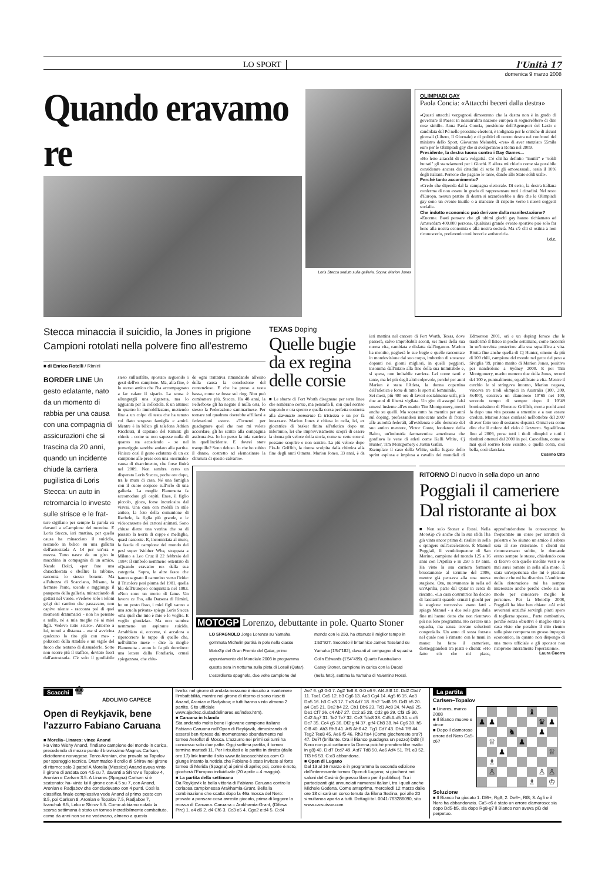LO SPORT l'Unità 17
domenica 9 marzo 2008
Quando eravamo re
Loris Stecca seduto sulla galleria. Sopra: Marion Jones
OLIMPIADI GAY
Paola Concia: «Attacchi beceri dalla destra»
«Questi attacchi vergognosi dimostrano che la destra non è in grado di governare il Paese: in nessun'altra nazione europea si sognerebbero di dire cose simili». Anna Paola Concia, presidente dell'Agensport del Lazio e candidata del Pd nelle prossime elezioni, è indignata per le critiche di alcuni giornali (Libero, Il Giornale) e di politici di centro destra nei confronti del ministro dello Sport, Giovanna Melandri, «rea» di aver stanziato 55mila euro per le Olimpiadi gay che si svolgeranno a Roma nel 2009.
Presidente, la destra tuona contro i Gay Games...
«Ho letto attacchi di rara volgarità. C'è chi ha definito "inutili" e "soldi buttati" gli stanziamenti per i Giochi. E allora mi chiedo come sia possibile considerare ancora dei cittadini di serie B gli omosessuali, ossia il 10% degli italiani. Persone che pagano le tasse, dando allo Stato soldi utili».
Perché tanto accanimento?
«Credo che dipenda dal la campagna elettorale. Di certo, la destra italiana conferma di non essere in grado di rappresentare tutti i cittadini. Nel resto d'Europa, nessun partito di destra si azzarderebbe a dire che le Olimpiadi gay sono un evento inutile o a mancare di rispetto verso i nuovi soggetti sociali».
Che indotto economico può derivare dalla manifestazione?
«Enorme. Basti pensare che gli ultimi giochi gay hanno richiamato ad Amsterdam 400.000 persone. Qualsiasi grande evento sportivo può solo far bene alla nostra economia e alla nostra società. Ma c'è chi si ostina a non riconoscerlo, preferendo toni beceri e antistorici».
l.d.c.
Stecca minaccia il suicidio, la Jones in prigione
Campioni rotolati nella polvere fino all'estremo
■ di Enrico Rotelli / Rimini
BORDER LINE Un gesto eclatante, nato da un momento di rabbia per una causa con una compagnia di assicurazioni che si trascina da 20 anni, quando un incidente chiude la carriera pugilistica di Loris Stecca: un auto in retromarcia lo investe sulle strisce e le frat-
ture sigillano per sempre la parola ex davanti a «Campione del mondo». E Loris Stecca, ieri mattina, per quella causa ha minacciato il suicidio, restando in bilico su una galleria dell'autostrada A 14 per un'ora e mezza. Tutto nasce da un giro in macchina in compagnia di un amico, Nando Dolci, «per fare una chiacchierata e sbollire la rabbia», racconta lo stesso boxeur. Ma all'altezza di Scacciano, Misano, fa fermare l'auto, scende e raggiunge il parapetto della galleria, minacciando di gettasi nel vuoto. «Vedevo solo i teloni grigi dei camion che passavano, non capivo niente - racconta poi di quei momenti drammatici - non ho pensato a nulla, né a mia moglie né ai miei figli. Vedevo tutto scuro». Attorno a lui, tenuti a distanza - «se si avvicina qualcuno lo tiro giù con me» - poliziotti della stradale e un vigile del fuoco che tentano di dissuaderlo. Sotto non scorre più il traffico, deviato fuori dall'autostrada. C'è solo il gonfiabile steso sull'asfalto, spostato seguendo i gesti dell'ex campione. Ma, alla fine, è lo stesso amico che l'ha accompagnato a far calare il sipario. La scusa è allungargli una sigaretta, ma lo agguanta per la collottola. È un attimo: in quattro lo immobilizzano, mettendo fine a un colpo di testa che ha tenuto col fiato sospeso famiglia e amici. Mentre è in bilico gli telefona Adrien Ricchiuti, il capitano del Rimini: gli chiede - come se non sapesse nulla di quanto sta accadendo - se nel pomeriggio sarebbe andato alla partita. Finisce così il gesto eclatante di un ex campione alle prese con una «normale» causa di risarcimento, che forse finirà nel 2009. Non sembra certo un disperato Loris Stecca, poche ore dopo, tra le mura di casa. Né una famiglia con il cuore sospeso sull'orlo di una galleria. La moglie Fiammetta fa accomodare gli ospiti. Enea, il figlio piccolo, gioca, forse incuriosito dal viavai. Una casa con mobili in stile antico, la foto della comunione di Rachele, la figlia più grande, e le videocassette dei cartoni animati. Sono chiuse dietro una vetrina che sa di passato la teoria di coppe e medaglie, quasi nascoste. E, incorniciata al muro, la fascia di campione del mondo dei pesi super Welther Wba, strappata a Milano a Leo Cruz il 22 febbraio del 1984: il simbolo nemmeno ostentato di «Quando eravamo re» della sua categoria. Sopra, le altre fasce che hanno segnato il cammino verso l'iride: il Tricolore pesi piuma del 1981, quella blu dell'Europeo conquistata nel 1983. «Non sono un morto di fame. Un lavoro ce l'ho, alla Darsena di Rimini, ho un posto fisso, i miei figli vanno a una scuola privata» spiega Loris Stecca «ma quel che mio è mio e lo voglio. E voglio giustizia». Ma non sembra nemmeno un aspirante suicida. Arrabbiato sì, eccome, si accalora a ripercorrere le tappe di quello che, nell'ultimo mese - dice la moglie Fiammetta - «non lo fa più dormire»: una lettera della Fondiaria, ormai spiegazzata, che chiu-
de ogni trattativa rimandando all'esito della causa la conclusione del contenzioso. E che ha preso a testa bassa, come se fosse sul ring. Non può combattere più, Stecca. Ha 48 anni, la Federboxe gli ha negato il nulla osta, lo stesso la Federazione sammarinese. Per tornare sul quadrato dovrebbe affiliarsi a federazioni estere. «Tornerei per guadagnare quel che non mi volete accordare, gli ho scritto alla compagnia assicurativa. Io ho perso la mia carriera in quell'incidente. E dovrei stare tranquillo? Sono deluso. Io che ho subito il danno, costretto ad elemosinare la chiusura di questo calvario».
TEXAS Doping
Quelle bugie da ex regina delle corsie
■ Le sbarre di Fort Worth disegnano per terra linee che sembrano corsie, ma pensarla lì, con quel sorriso stupendo e ora spento e quella corsa perfetta costretta alla damnatio memoriae fa tristezza e un po' fa incazzare. Marion Jones è chiusa in cella, lei, ex giocatrice di basket finita all'atletica dopo un infortunio, lei che improvvisamente scoprì di essere la donna più veloce della storia, come se certe cose si possano scoprire e non sentire. La più veloce dopo Flo-Jo Griffith, la donna scolpita dalla chimica alla fine degli anni Ottanta. Marion Jones, 33 anni, è da ieri mattina nel carcere di Fort Worth, Texas, dove passerà, salvo improbabili sconti, sei mesi della sua nuova vita, cambiata e disfatta dall'inganno. Marion ha mentito, pagherà le sue bugie e quelle raccontate in mondovisione dal suo corpo, imbottito di sostanze dopanti nei giorni migliori, in quelli peggiori, insomma dall'inizio alla fine della sua inimitabile e, si spera, non imitabile carriera. Lei come tanti e tante, ma lei più degli altri colpevole, perché per anni Marion è stata l'Atleta, la donna copertina dell'atletica e forse di tutto lo sport al femminile.
Sei mesi, più 400 ore di lavori socialmente utili, più due anni di libertà vigilata. Un giro di assegni falsi emessi insieme all'ex marito Tim Montgomery, menti anche su quelli. Ma soprattutto ha mentito per anni sul doping, professandosi innocente anche di fronte alle autorità federali, all'evidenza e alle denunce del suo antico mentore, Victor Conte, fondatore della Balco, un'industria farmaceutica americana che gonfiava le vene di atleti come Kelli White, Cj Hunter, Tim Montgomery e Justin Gatlin.
Esemplare il caso della White, stella fugace dello sprint esplosa e implosa a cavallo dei mondiali di Edmonton 2001, ori e un doping feroce che le trasformò il fisico in poche settimane, come raccontò in un'intervista posteriore alla sua squalifica a vita. Brutta fine anche quella di Cj Hunter, omone da più di 100 chili, campione del mondo nel getto del peso a Siviglia '99, primo marito di Marion Jones, positivo per nandrolone a Sydney 2000. E poi Tim Montgomery, marito numero due della Jones, record dei 100 e, puntualmente, squalificato a vita. Mentre il cerchio le si stringeva intorno, Marion negava, vinceva tre titoli olimpici in Australia (100, 200, 4x400), centrava un clamoroso 10"65 nei 100, secondo tempo di sempre dopo il 10"49 bombatissimo di Florence Griffith, morta pochi anni fa dopo una vita passata a smentire e a non essere creduta. Marion Jones confessò nell'ottobre del 2007 di aver fatto uso di sostanze dopanti. Ormai era come dire che il colore del cielo è l'azzurro. Squalificata fino al 2009, perse tutti i titoli olimpici e tutti i risultati ottenuti dal 2000 in poi. Cancellata, come se mai quel sorriso fosse esistito, e quella corsa, così bella, così sfacciata.
Cosimo Cito
MOTOGP Lorenzo, debuttante in pole. Quarto Stoner
LO SPAGNOLO Jorge Lorenzo su Yamaha gommata Michelin partirà in pole nella classe MotoGp del Gran Premio del Qatar, primo appuntamento del Mondiale 2008 in programma questa sera in notturna sulla pista di Losail (Qatar). L'esordiente spagnolo, due volte campione del mondo con le 250, ha ottenuto il miglior tempo in 1'53"927. Secondo il britannico James Toseland su Yamaha (1'54"182), davanti al compagno di squadra Colin Edwards (1'54"499). Quarto l'australiano Casey Stoner, campione in carica con la Ducati (nella foto), settima la Yamaha di Valentino Rossi.
RITORNO Di nuovo in sella dopo un anno
Poggiali il cameriere Dal ristorante ai box
■ Non solo Stoner e Rossi. Nella MotoGp c'è anche chi la sua sfida l'ha già vinta ancor prima di risalire in sella e spingere sull'acceleratore. È Manuel Poggiali, il venticinquenne di San Marino, campione del mondo 125 a 16 anni con l'Aprilia e in 250 a 19 anni. Ha visto la sua carriera fermarsi bruscamente al termine del 2006, mentre già pensava alla una nuova stagione. Ora, nuovamente in sella ad un'Aprilia, parte dal Qatar in cerca di riscatto. «La casa costruttrice ha deciso di lasciarmi quando ormai i giochi per la stagione successiva erano fatti - spiega Manuel - a due sole gare dalla fine mi hanno detto che non rientravo più nei loro programmi. Ho cercato una squadra, ma senza trovare soluzioni congeniali». Un anno di sosta forzata nel quale non è rimasto con le mani in mano: ha fatto il cameriere, destreggiandosi tra piatti e clienti: «Ho fatto ciò che mi piace, approfondendone la conoscenza: ho frequentato un corso per istruttori di palestra e ho aiutato un amico il sabato sera al suo ristorante. I clienti mi riconoscevano subito, le domande erano sempre le stesse, chiedendo cosa ci facevo con quelle insolite vesti e se mai sarei tornato in sella alla moto. È stata un'esperienza che mi è piaciuta molto e che mi ha divertito. L'ambiente della ristorazione mi ha sempre interessato anche perché credo sia un modo per conoscere meglio le persone». Per la MotoGp 2008, Poggiali ha idee ben chiare: «Ai miei avversari anziché servirgli piatti spero di toglierne spesso... Parto combattivo, perché senza obiettivi è meglio stare a casa visto che peraltro il mio rientro sulle piste comporta un grosso impegno economico, in quanto non dispongo di una moto ufficiale e gli sponsor non ricoprono interamente l'operazione».
Laura Guerra
Scacchi ♚
ADOLIVIO CAPECE
Open di Reykjavik, bene l'azzurro Fabiano Caruana
■ Morelia–Linares: vince Anand
Ha vinto Wishy Anand, l'indiano campione del mondo in carica, precedendo di mezzo punto il bravissimo Magnus Carlsen, diciottenne norvegese. Terzo Aronian, che prevale su Topalov per spareggio tecnico. Drammatico il crollo di Shirov nel girone di ritorno: solo 3 patte! A Morelia (Messico) Anand aveva vinto il girone di andata con 4.5 su 7, davanti a Shirov e Topalov 4, Aronian e Carlsen 3.5. A Linares (Spagna) Carlsen si è scatenato: ha- vinto lui il girone con 4.5 su 7, con Anand, Aronian e Radjabov che concludevano con 4 punti. Così la classifica finale complessiva vede Anand al primo posto con 8.5, poi Carlsen 8, Aronian e Topalov 7.5, Radjabov 7, Ivanchuk 6.5, Leko e Shirov 5.5. Come abbiamo notato la scorsa settimana è stato un torneo incredibilmente combattuto, come da anni non se ne vedevano, almeno a questo
livello: nel girone di andata nessuno è riuscito a mantenere l'imbattibilità, mentre nel girone di ritorno ci sono riusciti Anand, Aronian e Radjabov; e tutti hanno vinto almeno 2 partite. Sito ufficiale www.ajedrez.ciudaddelinares.es/index.htm).
■ Caruana in Islanda
Sta andando molto bene il giovane campione italiano Fabiano Caruana nell'Open di Reykjavik, dimostrando di essersi ben ripreso dal momentaneo sbandamento nel torneo Aeroflot di Mosca. L'azzurro nei primi sei turni ha concesso solo due patte. Oggi settima partita, il torneo termina martedì 11. Per i risultati e le partite in diretta (dalle ore 17) link tramite il sito www.italiascacchistica.com Ci giunge intanto la notizia che Fabiano è stato invitato al forte torneo di Merida (Spagna) ai primi di aprile; poi, come è noto, giocherà l'Europeo individuale (20 aprile – 4 maggio).
■ La partita della settimana
Da Reykjavik la bella vittoria di Fabiano Caruana contro la coriacea campionessa Arakhamia-Grant. Bella la combinazione che scatta dopo la 46a mossa del Nero: provate a pensare cosa avreste giocato, prima di leggere la mossa di Caruana. Caruana – Arakhamia-Grant, (Difesa Pirc) 1. e4 d6 2. d4 Cf6 3. Cc3 e5 4. Cge2 e:d4 5. C:d4
Ae7 6. g3 0-0 7. Ag2 Te8 8. 0-0 c6 9. Af4 Af8 10. Dd2 Cbd7 11. Tae1 Ce5 12. b3 Cg6 13. Ae3 Cg4 14. Ag5 f6 15. Ae3 Da5 16. h3 C:e3 17. T:e3 Ad7 18. Rh2 Tad8 19. Dd3 b5 20. a4 Ce5 21. De2 b4 22. Cb1 Db6 23. Td1 Ac8 24. f4 Aa6 25. De1 Cf7 26. c4 Ab7 27. Cc2 a5 28. Cd2 g6 29. Cf3 c5 30. Cd2 Ag7 31. Te2 Te7 32. Ce3 Tde8 33. Cd5 A:d5 34. c:d5 Dc7 35. Cc4 g5 36. Df2 g:f4 37. g:f4 Ch8 38. h4 Cg6 39. h5 Cf8 40. Ah3 Rh8 41. Af5 Ah6 42. Tg1 Cd7 43. Dh4 Tf8 44. Teg2 Tee8 45. Ae6 f5 46. Rh3 f:e4 (Come giochereste ora?) 47. De7! (brillante. Ora il Bianco guadagna un pezzo) Dd8 (il Nero non può catturare la Donna poiché prenderebbe matto in g8) 48. D:d7 D:d7 49. A:d7 Td8 50. Ae6 A:f4 51. Tf1 e3 52. Tf3 h6 53. C:e3 abbandona.
■ Open di Lugano
Dal 13 al 16 marzo è in programma la seconda edizione dell'interessante torneo Open di Lugano; si giocherà nei saloni del Casinò (ingresso libero per il pubblico). Tra i partecipanti già annunciati numerosi italiani, tra i quali anche Michele Godena. Come anteprima, mercoledì 12 marzo dalle ore 18 ci sarà un corso tenuto da Elena Sedina, poi alle 20 simultanea aperta a tutti. Dettagli tel. 0041-763286090, sito www.ca-suisse.com
La partita
Carlsen–Topalov
■ Linares, marzo 2008
■ Il Bianco muove e vince
■ Dopo il clamoroso errore del Nero Ca5-c6?
♝ ♟ ♟ ♛ ♟ ♞ ♟ ♕ ♟ ♟ ♕ ♗ ♙ ♙ ♙ ♗ ♔
Soluzione
■ Il Bianco ha giocato 1. Df6+, Rg8; 2. De6+, Rf8; 3. Ag5 e il Nero ha abbandonato. Ca5-c6 è stato un errore clamoroso: sia dopo Dd5-b5, sia dopo Rg8-g7 il Bianco non aveva più del perpetuo.